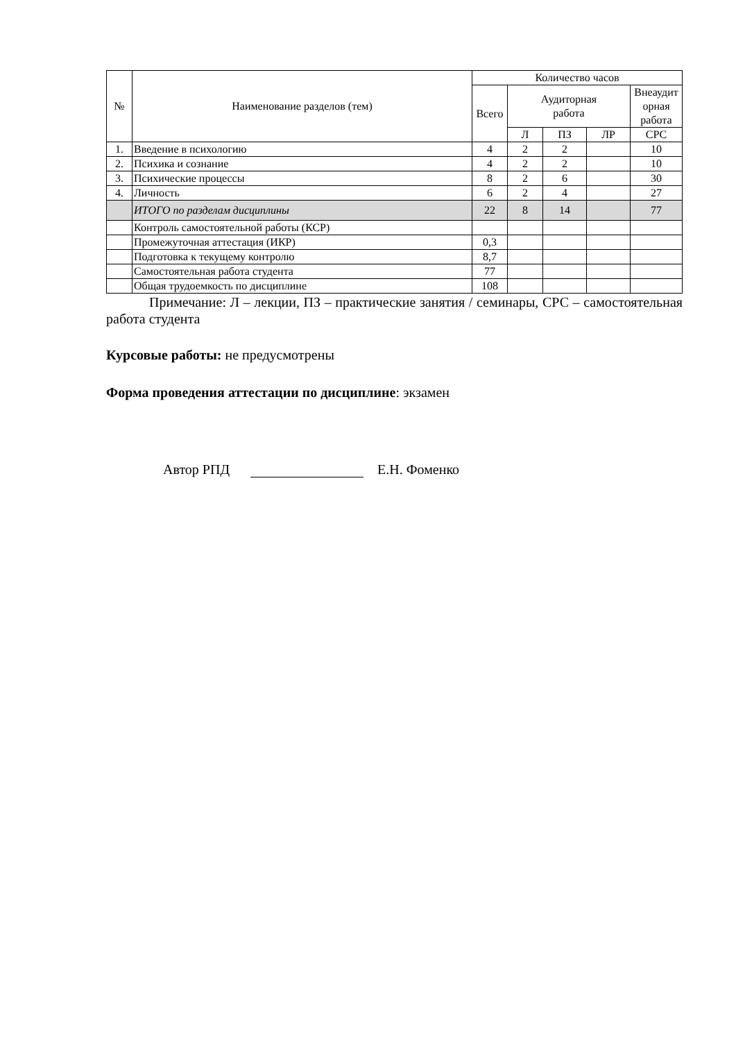| № | Наименование разделов (тем) | Количество часов | | | | |
| --- | --- | --- | --- | --- | --- | --- |
| | | Всего | Аудиторная работа | | | Внеаудит орная работа |
| | | | Л | ПЗ | ЛР | СРС |
| 1. | Введение в психологию | 4 | 2 | 2 | | 10 |
| 2. | Психика и сознание | 4 | 2 | 2 | | 10 |
| 3. | Психические процессы | 8 | 2 | 6 | | 30 |
| 4. | Личность | 6 | 2 | 4 | | 27 |
| | ИТОГО по разделам дисциплины | 22 | 8 | 14 | | 77 |
| | Контроль самостоятельной работы (КСР) | | | | | |
| | Промежуточная аттестация (ИКР) | 0,3 | | | | |
| | Подготовка к текущему контролю | 8,7 | | | | |
| | Самостоятельная работа студента | 77 | | | | |
| | Общая трудоемкость по дисциплине | 108 | | | | |
Примечание: Л – лекции, ПЗ – практические занятия / семинары, СРС – самостоятельная работа студента
Курсовые работы: не предусмотрены
Форма проведения аттестации по дисциплине: экзамен
Автор РПД Е.Н. Фоменко